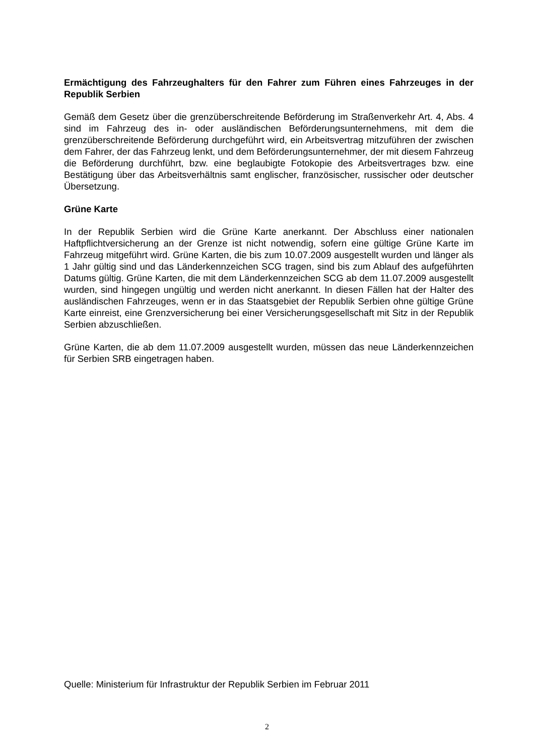Ermächtigung des Fahrzeughalters für den Fahrer zum Führen eines Fahrzeuges in der Republik Serbien
Gemäß dem Gesetz über die grenzüberschreitende Beförderung im Straßenverkehr Art. 4, Abs. 4 sind im Fahrzeug des in- oder ausländischen Beförderungsunternehmens, mit dem die grenzüberschreitende Beförderung durchgeführt wird, ein Arbeitsvertrag mitzuführen der zwischen dem Fahrer, der das Fahrzeug lenkt, und dem Beförderungsunternehmer, der mit diesem Fahrzeug die Beförderung durchführt, bzw. eine beglaubigte Fotokopie des Arbeitsvertrages bzw. eine Bestätigung über das Arbeitsverhältnis samt englischer, französischer, russischer oder deutscher Übersetzung.
Grüne Karte
In der Republik Serbien wird die Grüne Karte anerkannt. Der Abschluss einer nationalen Haftpflichtversicherung an der Grenze ist nicht notwendig, sofern eine gültige Grüne Karte im Fahrzeug mitgeführt wird. Grüne Karten, die bis zum 10.07.2009 ausgestellt wurden und länger als 1 Jahr gültig sind und das Länderkennzeichen SCG tragen, sind bis zum Ablauf des aufgeführten Datums gültig. Grüne Karten, die mit dem Länderkennzeichen SCG ab dem 11.07.2009 ausgestellt wurden, sind hingegen ungültig und werden nicht anerkannt. In diesen Fällen hat der Halter des ausländischen Fahrzeuges, wenn er in das Staatsgebiet der Republik Serbien ohne gültige Grüne Karte einreist, eine Grenzversicherung bei einer Versicherungsgesellschaft mit Sitz in der Republik Serbien abzuschließen.
Grüne Karten, die ab dem 11.07.2009 ausgestellt wurden, müssen das neue Länderkennzeichen für Serbien SRB eingetragen haben.
Quelle: Ministerium für Infrastruktur der Republik Serbien im Februar 2011
2